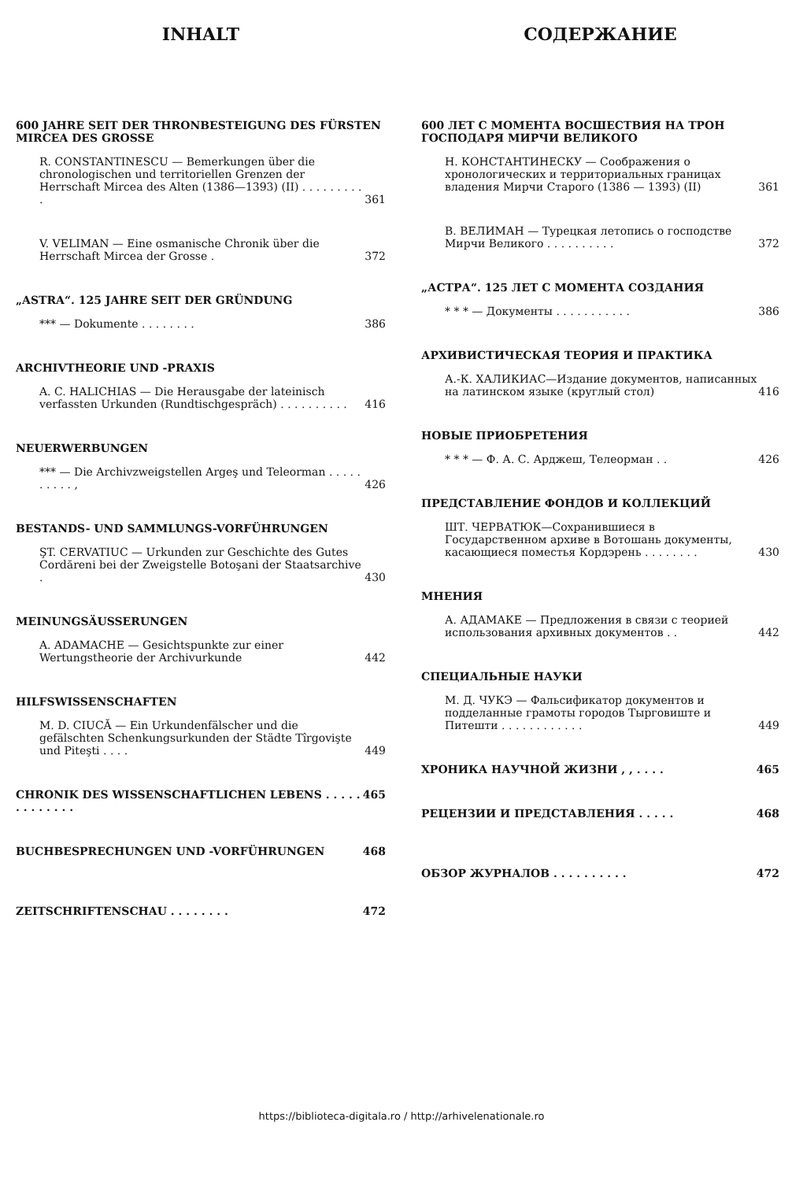INHALT
600 JAHRE SEIT DER THRONBESTEIGUNG DES FÜRSTEN MIRCEA DES GROSSE
R. CONSTANTINESCU — Bemerkungen über die chronologischen und territoriellen Grenzen der Herrschaft Mircea des Alten (1386—1393) (II) . . . . . . . . . . 361
V. VELIMAN — Eine osmanische Chronik über die Herrschaft Mircea der Grosse . 372
„ASTRA“. 125 JAHRE SEIT DER GRÜNDUNG
*** — Dokumente . . . . . . . . 386
ARCHIVTHEORIE UND -PRAXIS
A. C. HALICHIAS — Die Herausgabe der lateinisch verfassten Urkunden (Rundtischgespräch) . . . . . . . . . . 416
NEUERWERBUNGEN
*** — Die Archivzweigstellen Argeş und Teleorman . . . . . . . . . . , 426
BESTANDS- UND SAMMLUNGS-VORFÜHRUNGEN
ŞT. CERVATIUC — Urkunden zur Geschichte des Gutes Cordăreni bei der Zweigstelle Botoşani der Staatsarchive . 430
MEINUNGSÄUSSERUNGEN
A. ADAMACHE — Gesichtspunkte zur einer Wertungstheorie der Archivurkunde 442
HILFSWISSENSCHAFTEN
M. D. CIUCĂ — Ein Urkundenfälscher und die gefälschten Schenkungsurkunden der Städte Tîrgovişte und Piteşti . . . . 449
CHRONIK DES WISSENSCHAFTLICHEN LEBENS . . . . . . . . . . . . . 465
BUCHBESPRECHUNGEN UND -VORFÜHRUNGEN 468
ZEITSCHRIFTENSCHAU . . . . . . . . 472
СОДЕРЖАНИЕ
600 ЛЕТ С МОМЕНТА ВОСШЕСТВИЯ НА ТРОН ГОСПОДАРЯ МИРЧИ ВЕЛИКОГО
Н. КОНСТАНТИНЕСКУ — Соображения о хронологических и территориальных границах владения Мирчи Старого (1386 — 1393) (II) 361
В. ВЕЛИМАН — Турецкая летопись о господстве Мирчи Великого . . . . . . . . . . 372
„АСТРА“. 125 ЛЕТ С МОМЕНТА СОЗДАНИЯ
* * * — Документы . . . . . . . . . . . 386
АРХИВИСТИЧЕСКАЯ ТЕОРИЯ И ПРАКТИКА
А.-К. ХАЛИКИАС—Издание документов, написанных на латинском языке (круглый стол) 416
НОВЫЕ ПРИОБРЕТЕНИЯ
* * * — Ф. А. С. Арджеш, Телеорман . . 426
ПРЕДСТАВЛЕНИЕ ФОНДОВ И КОЛЛЕКЦИЙ
ШТ. ЧЕРВАТЮК—Сохранившиеся в Государственном архиве в Вотошань документы, касающиеся поместья Кордэрень . . . . . . . . 430
МНЕНИЯ
А. АДАМАКЕ — Предложения в связи с теорией использования архивных документов . . 442
СПЕЦИАЛЬНЫЕ НАУКИ
М. Д. ЧУКЭ — Фальсификатор документов и подделанные грамоты городов Тырговиште и Питешти . . . . . . . . . . . . 449
ХРОНИКА НАУЧНОЙ ЖИЗНИ , , . . . . 465
РЕЦЕНЗИИ И ПРЕДСТАВЛЕНИЯ . . . . . 468
ОБЗОР ЖУРНАЛОВ . . . . . . . . . . 472
https://biblioteca-digitala.ro / http://arhivelenationale.ro